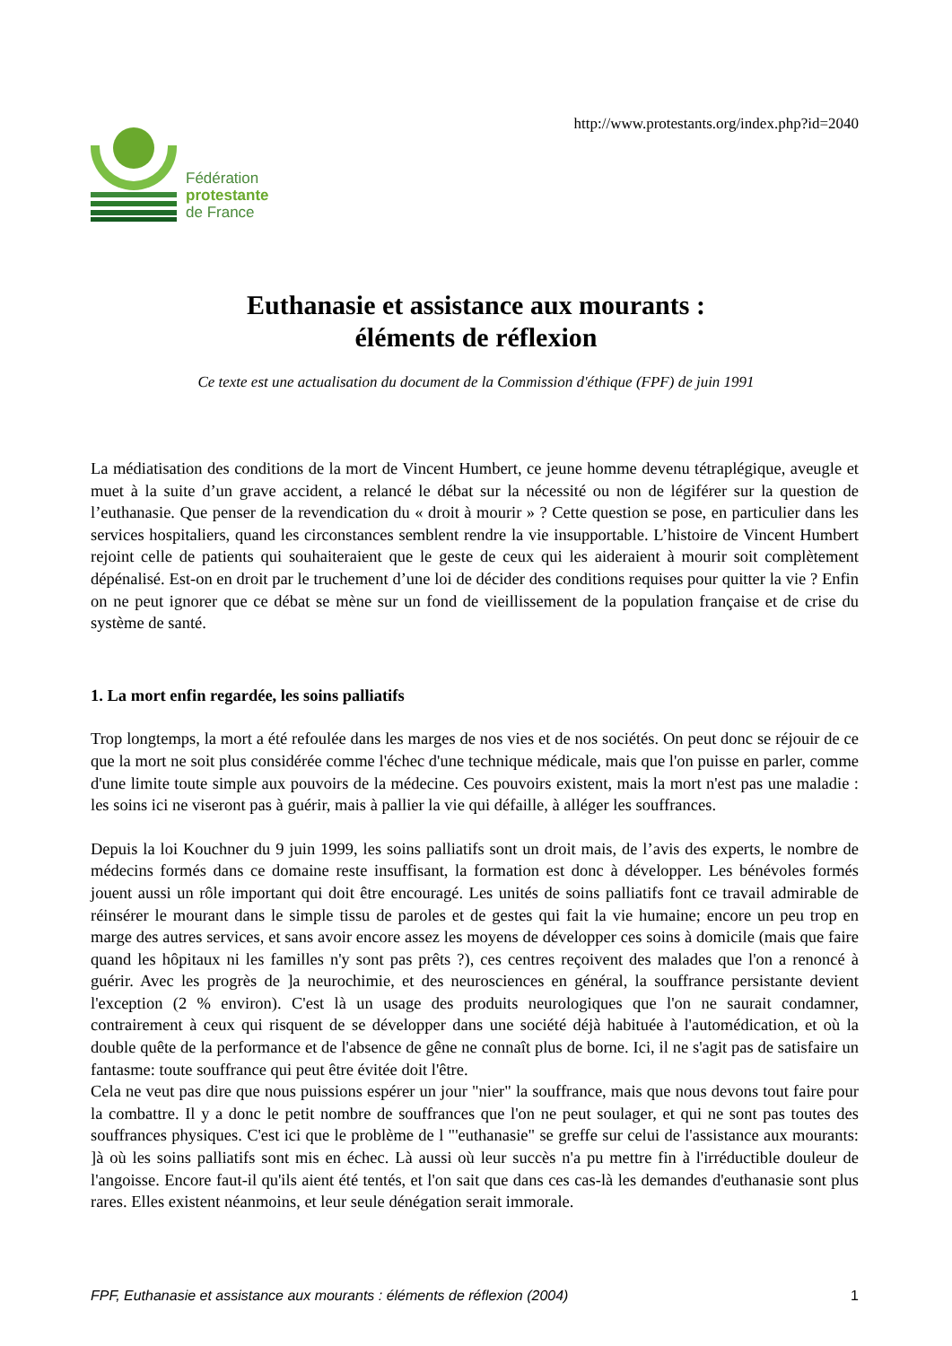Fédération
protestante
de France
http://www.protestants.org/index.php?id=2040
Euthanasie et assistance aux mourants :
éléments de réflexion
Ce texte est une actualisation du document de la Commission d'éthique (FPF) de juin 1991
La médiatisation des conditions de la mort de Vincent Humbert, ce jeune homme devenu tétraplégique, aveugle et muet à la suite d’un grave accident, a relancé le débat sur la nécessité ou non de légiférer sur la question de l’euthanasie. Que penser de la revendication du « droit à mourir » ? Cette question se pose, en particulier dans les services hospitaliers, quand les circonstances semblent rendre la vie insupportable. L’histoire de Vincent Humbert rejoint celle de patients qui souhaiteraient que le geste de ceux qui les aideraient à mourir soit complètement dépénalisé. Est-on en droit par le truchement d’une loi de décider des conditions requises pour quitter la vie ? Enfin on ne peut ignorer que ce débat se mène sur un fond de vieillissement de la population française et de crise du système de santé.
1. La mort enfin regardée, les soins palliatifs
Trop longtemps, la mort a été refoulée dans les marges de nos vies et de nos sociétés. On peut donc se réjouir de ce que la mort ne soit plus considérée comme l'échec d'une technique médicale, mais que l'on puisse en parler, comme d'une limite toute simple aux pouvoirs de la médecine. Ces pouvoirs existent, mais la mort n'est pas une maladie : les soins ici ne viseront pas à guérir, mais à pallier la vie qui défaille, à alléger les souffrances.
Depuis la loi Kouchner du 9 juin 1999, les soins palliatifs sont un droit mais, de l’avis des experts, le nombre de médecins formés dans ce domaine reste insuffisant, la formation est donc à développer. Les bénévoles formés jouent aussi un rôle important qui doit être encouragé. Les unités de soins palliatifs font ce travail admirable de réinsérer le mourant dans le simple tissu de paroles et de gestes qui fait la vie humaine; encore un peu trop en marge des autres services, et sans avoir encore assez les moyens de développer ces soins à domicile (mais que faire quand les hôpitaux ni les familles n'y sont pas prêts ?), ces centres reçoivent des malades que l'on a renoncé à guérir. Avec les progrès de ]a neurochimie, et des neurosciences en général, la souffrance persistante devient l'exception (2 % environ). C'est là un usage des produits neurologiques que l'on ne saurait condamner, contrairement à ceux qui risquent de se développer dans une société déjà habituée à l'automédication, et où la double quête de la performance et de l'absence de gêne ne connaît plus de borne. Ici, il ne s'agit pas de satisfaire un fantasme: toute souffrance qui peut être évitée doit l'être.
Cela ne veut pas dire que nous puissions espérer un jour "nier" la souffrance, mais que nous devons tout faire pour la combattre. Il y a donc le petit nombre de souffrances que l'on ne peut soulager, et qui ne sont pas toutes des souffrances physiques. C'est ici que le problème de l "'euthanasie" se greffe sur celui de l'assistance aux mourants: ]à où les soins palliatifs sont mis en échec. Là aussi où leur succès n'a pu mettre fin à l'irréductible douleur de l'angoisse. Encore faut-il qu'ils aient été tentés, et l'on sait que dans ces cas-là les demandes d'euthanasie sont plus rares. Elles existent néanmoins, et leur seule dénégation serait immorale.
FPF, Euthanasie et assistance aux mourants : éléments de réflexion (2004) 1